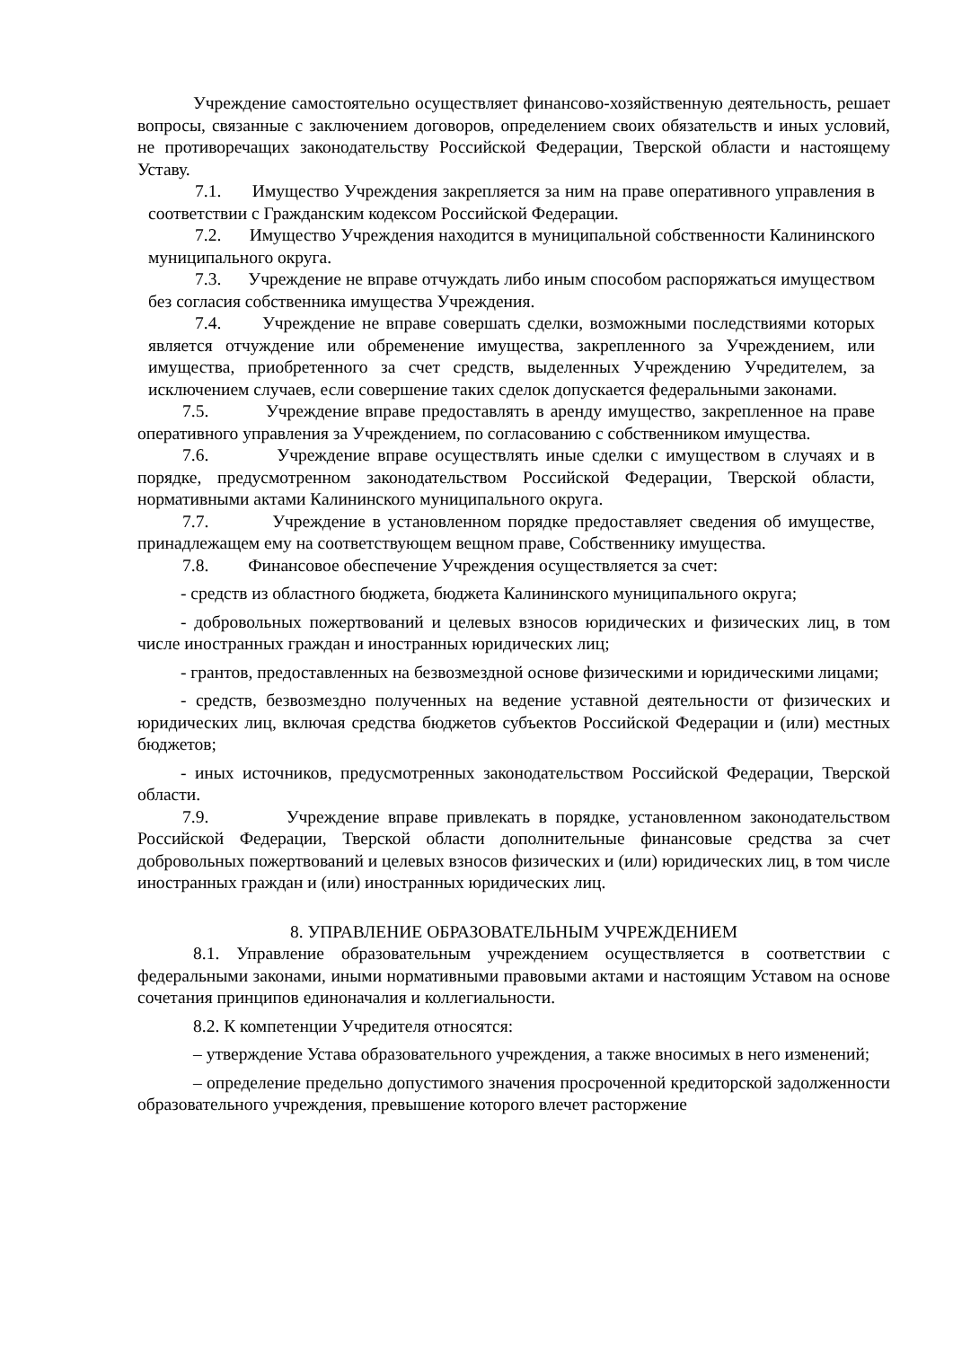Учреждение самостоятельно осуществляет финансово-хозяйственную деятельность, решает вопросы, связанные с заключением договоров, определением своих обязательств и иных условий, не противоречащих законодательству Российской Федерации, Тверской области и настоящему Уставу.
7.1. Имущество Учреждения закрепляется за ним на праве оперативного управления в соответствии с Гражданским кодексом Российской Федерации.
7.2. Имущество Учреждения находится в муниципальной собственности Калининского муниципального округа.
7.3. Учреждение не вправе отчуждать либо иным способом распоряжаться имуществом без согласия собственника имущества Учреждения.
7.4. Учреждение не вправе совершать сделки, возможными последствиями которых является отчуждение или обременение имущества, закрепленного за Учреждением, или имущества, приобретенного за счет средств, выделенных Учреждению Учредителем, за исключением случаев, если совершение таких сделок допускается федеральными законами.
7.5. Учреждение вправе предоставлять в аренду имущество, закрепленное на праве оперативного управления за Учреждением, по согласованию с собственником имущества.
7.6. Учреждение вправе осуществлять иные сделки с имуществом в случаях и в порядке, предусмотренном законодательством Российской Федерации, Тверской области, нормативными актами Калининского муниципального округа.
7.7. Учреждение в установленном порядке предоставляет сведения об имуществе, принадлежащем ему на соответствующем вещном праве, Собственнику имущества.
7.8. Финансовое обеспечение Учреждения осуществляется за счет:
- средств из областного бюджета, бюджета Калининского муниципального округа;
- добровольных пожертвований и целевых взносов юридических и физических лиц, в том числе иностранных граждан и иностранных юридических лиц;
- грантов, предоставленных на безвозмездной основе физическими и юридическими лицами;
- средств, безвозмездно полученных на ведение уставной деятельности от физических и юридических лиц, включая средства бюджетов субъектов Российской Федерации и (или) местных бюджетов;
- иных источников, предусмотренных законодательством Российской Федерации, Тверской области.
7.9. Учреждение вправе привлекать в порядке, установленном законодательством Российской Федерации, Тверской области дополнительные финансовые средства за счет добровольных пожертвований и целевых взносов физических и (или) юридических лиц, в том числе иностранных граждан и (или) иностранных юридических лиц.
8. УПРАВЛЕНИЕ ОБРАЗОВАТЕЛЬНЫМ УЧРЕЖДЕНИЕМ
8.1. Управление образовательным учреждением осуществляется в соответствии с федеральными законами, иными нормативными правовыми актами и настоящим Уставом на основе сочетания принципов единоначалия и коллегиальности.
8.2. К компетенции Учредителя относятся:
– утверждение Устава образовательного учреждения, а также вносимых в него изменений;
– определение предельно допустимого значения просроченной кредиторской задолженности образовательного учреждения, превышение которого влечет расторжение